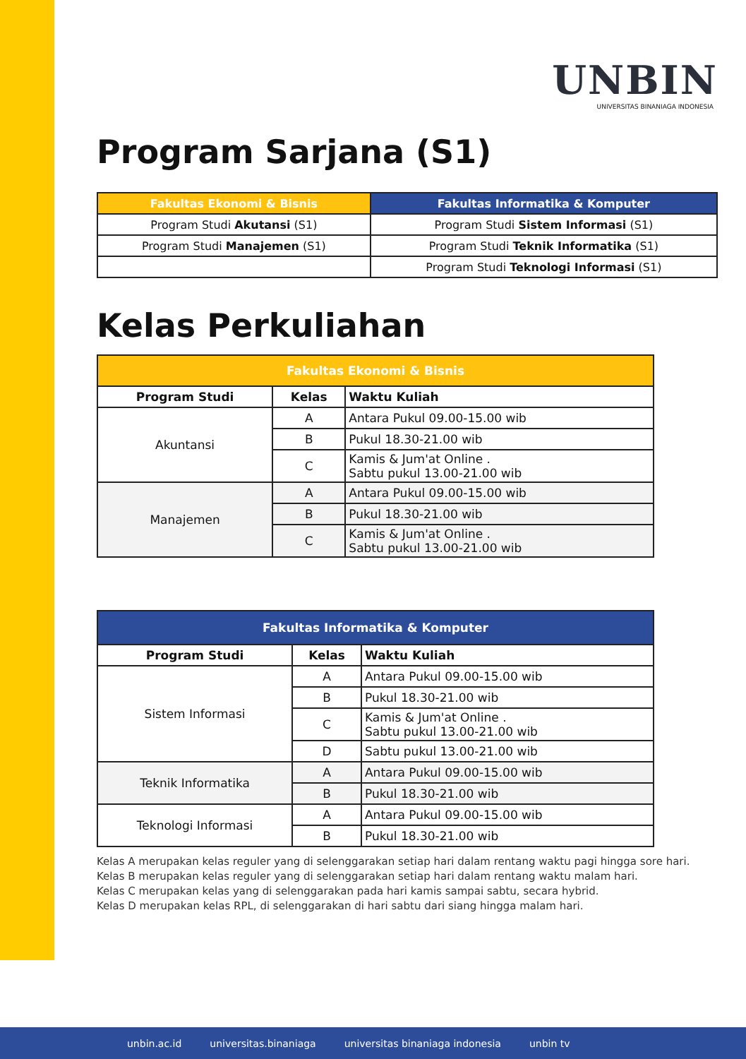UNBIN
UNIVERSITAS BINANIAGA INDONESIA
Program Sarjana (S1)
| Fakultas Ekonomi & Bisnis | Fakultas Informatika & Komputer |
| --- | --- |
| Program Studi Akutansi (S1) | Program Studi Sistem Informasi (S1) |
| Program Studi Manajemen (S1) | Program Studi Teknik Informatika (S1) |
| | Program Studi Teknologi Informasi (S1) |
Kelas Perkuliahan
| Fakultas Ekonomi & Bisnis | | |
| --- | --- | --- |
| Program Studi | Kelas | Waktu Kuliah |
| Akuntansi | A | Antara Pukul 09.00-15.00 wib |
| | B | Pukul 18.30-21.00 wib |
| | C | Kamis & Jum'at Online . Sabtu pukul 13.00-21.00 wib |
| Manajemen | A | Antara Pukul 09.00-15.00 wib |
| | B | Pukul 18.30-21.00 wib |
| | C | Kamis & Jum'at Online . Sabtu pukul 13.00-21.00 wib |
| Fakultas Informatika & Komputer | | |
| --- | --- | --- |
| Program Studi | Kelas | Waktu Kuliah |
| Sistem Informasi | A | Antara Pukul 09.00-15.00 wib |
| | B | Pukul 18.30-21.00 wib |
| | C | Kamis & Jum'at Online . Sabtu pukul 13.00-21.00 wib |
| | D | Sabtu pukul 13.00-21.00 wib |
| Teknik Informatika | A | Antara Pukul 09.00-15.00 wib |
| | B | Pukul 18.30-21.00 wib |
| Teknologi Informasi | A | Antara Pukul 09.00-15.00 wib |
| | B | Pukul 18.30-21.00 wib |
Kelas A merupakan kelas reguler yang di selenggarakan setiap hari dalam rentang waktu pagi hingga sore hari.
Kelas B merupakan kelas reguler yang di selenggarakan setiap hari dalam rentang waktu malam hari.
Kelas C merupakan kelas yang di selenggarakan pada hari kamis sampai sabtu, secara hybrid.
Kelas D merupakan kelas RPL, di selenggarakan di hari sabtu dari siang hingga malam hari.
unbin.ac.id universitas.binaniaga universitas binaniaga indonesia unbin tv